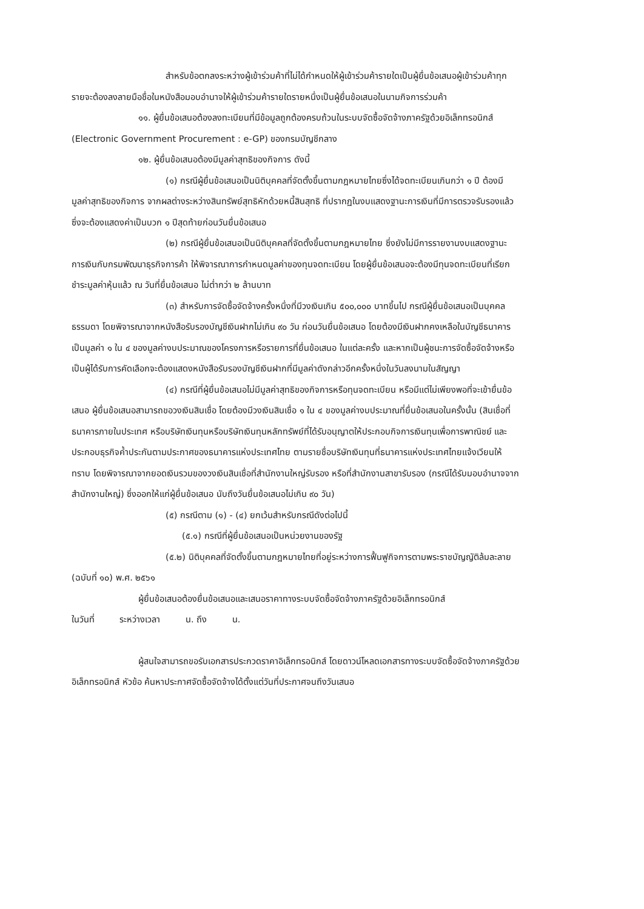สำหรับข้อตกลงระหว่างผู้เข้าร่วมค้าที่ไม่ได้กำหนดให้ผู้เข้าร่วมค้ารายใดเป็นผู้ยื่นข้อเสนอผู้เข้าร่วมค้าทุกรายจะต้องลงลายมือชื่อในหนังสือมอบอำนาจให้ผู้เข้าร่วมค้ารายใดรายหนึ่งเป็นผู้ยื่นข้อเสนอในนามกิจการร่วมค้า
๑๑. ผู้ยื่นข้อเสนอต้องลงทะเบียนที่มีข้อมูลถูกต้องครบถ้วนในระบบจัดซื้อจัดจ้างภาครัฐด้วยอิเล็กทรอนิกส์ (Electronic Government Procurement : e-GP) ของกรมบัญชีกลาง
๑๒. ผู้ยื่นข้อเสนอต้องมีมูลค่าสุทธิของกิจการ ดังนี้
(๑) กรณีผู้ยื่นข้อเสนอเป็นนิติบุคคลที่จัดตั้งขึ้นตามกฎหมายไทยซึ่งได้จดทะเบียนเกินกว่า ๑ ปี ต้องมีมูลค่าสุทธิของกิจการ จากผลต่างระหว่างสินทรัพย์สุทธิหักด้วยหนี้สินสุทธิ ที่ปรากฏในงบแสดงฐานะการเงินที่มีการตรวจรับรองแล้ว ซึ่งจะต้องแสดงค่าเป็นบวก ๑ ปีสุดท้ายก่อนวันยื่นข้อเสนอ
(๒) กรณีผู้ยื่นข้อเสนอเป็นนิติบุคคลที่จัดตั้งขึ้นตามกฎหมายไทย ซึ่งยังไม่มีการรายงานงบแสดงฐานะการเงินกับกรมพัฒนาธุรกิจการค้า ให้พิจารณาการกำหนดมูลค่าของทุนจดทะเบียน โดยผู้ยื่นข้อเสนอจะต้องมีทุนจดทะเบียนที่เรียกชำระมูลค่าหุ้นแล้ว ณ วันที่ยื่นข้อเสนอ ไม่ต่ำกว่า ๒ ล้านบาท
(๓) สำหรับการจัดซื้อจัดจ้างครั้งหนึ่งที่มีวงเงินเกิน ๕๐๐,๐๐๐ บาทขึ้นไป กรณีผู้ยื่นข้อเสนอเป็นบุคคลธรรมดา โดยพิจารณาจากหนังสือรับรองบัญชีเงินฝากไม่เกิน ๙๐ วัน ก่อนวันยื่นข้อเสนอ โดยต้องมีเงินฝากคงเหลือในบัญชีธนาคารเป็นมูลค่า ๑ ใน ๔ ของมูลค่างบประมาณของโครงการหรือรายการที่ยื่นข้อเสนอ ในแต่ละครั้ง และหากเป็นผู้ชนะการจัดซื้อจัดจ้างหรือเป็นผู้ได้รับการคัดเลือกจะต้องแสดงหนังสือรับรองบัญชีเงินฝากที่มีมูลค่าดังกล่าวอีกครั้งหนึ่งในวันลงนามในสัญญา
(๔) กรณีที่ผู้ยื่นข้อเสนอไม่มีมูลค่าสุทธิของกิจการหรือทุนจดทะเบียน หรือมีแต่ไม่เพียงพอที่จะเข้ายื่นข้อเสนอ ผู้ยื่นข้อเสนอสามารถขอวงเงินสินเชื่อ โดยต้องมีวงเงินสินเชื่อ ๑ ใน ๔ ของมูลค่างบประมาณที่ยื่นข้อเสนอในครั้งนั้น (สินเชื่อที่ธนาคารภายในประเทศ หรือบริษัทเงินทุนหรือบริษัทเงินทุนหลักทรัพย์ที่ได้รับอนุญาตให้ประกอบกิจการเงินทุนเพื่อการพาณิชย์ และประกอบธุรกิจค้ำประกันตามประกาศของธนาคารแห่งประเทศไทย ตามรายชื่อบริษัทเงินทุนที่ธนาคารแห่งประเทศไทยแจ้งเวียนให้ทราบ โดยพิจารณาจากยอดเงินรวมของวงเงินสินเชื่อที่สำนักงานใหญ่รับรอง หรือที่สำนักงานสาขารับรอง (กรณีได้รับมอบอำนาจจากสำนักงานใหญ่) ซึ่งออกให้แก่ผู้ยื่นข้อเสนอ นับถึงวันยื่นข้อเสนอไม่เกิน ๙๐ วัน)
(๕) กรณีตาม (๑) - (๔) ยกเว้นสำหรับกรณีดังต่อไปนี้
(๕.๑) กรณีที่ผู้ยื่นข้อเสนอเป็นหน่วยงานของรัฐ
(๕.๒) นิติบุคคลที่จัดตั้งขึ้นตามกฎหมายไทยที่อยู่ระหว่างการฟื้นฟูกิจการตามพระราชบัญญัติล้มละลาย (ฉบับที่ ๑๐) พ.ศ. ๒๕๖๑
ผู้ยื่นข้อเสนอต้องยื่นข้อเสนอและเสนอราคาทางระบบจัดซื้อจัดจ้างภาครัฐด้วยอิเล็กทรอนิกส์
ในวันที่ ระหว่างเวลา น. ถึง น.
ผู้สนใจสามารถขอรับเอกสารประกวดราคาอิเล็กทรอนิกส์ โดยดาวน์โหลดเอกสารทางระบบจัดซื้อจัดจ้างภาครัฐด้วยอิเล็กทรอนิกส์ หัวข้อ ค้นหาประกาศจัดซื้อจัดจ้างได้ตั้งแต่วันที่ประกาศจนถึงวันเสนอ